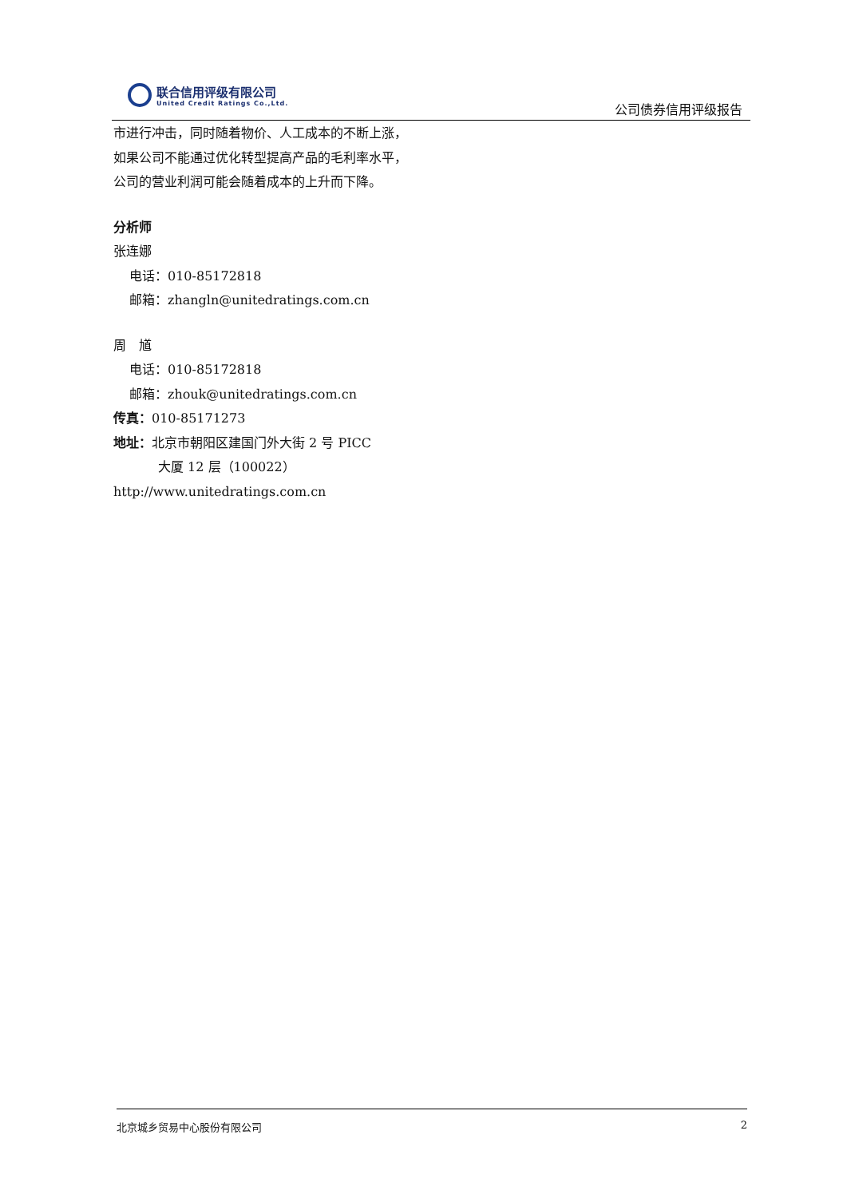联合信用评级有限公司
United Credit Ratings Co.,Ltd.
公司债券信用评级报告
市进行冲击，同时随着物价、人工成本的不断上涨，如果公司不能通过优化转型提高产品的毛利率水平，公司的营业利润可能会随着成本的上升而下降。
分析师
张连娜
电话：010-85172818
邮箱：zhangln@unitedratings.com.cn
周　馗
电话：010-85172818
邮箱：zhouk@unitedratings.com.cn
传真：010-85171273
地址：北京市朝阳区建国门外大街 2 号 PICC
大厦 12 层（100022）
http://www.unitedratings.com.cn
北京城乡贸易中心股份有限公司 2